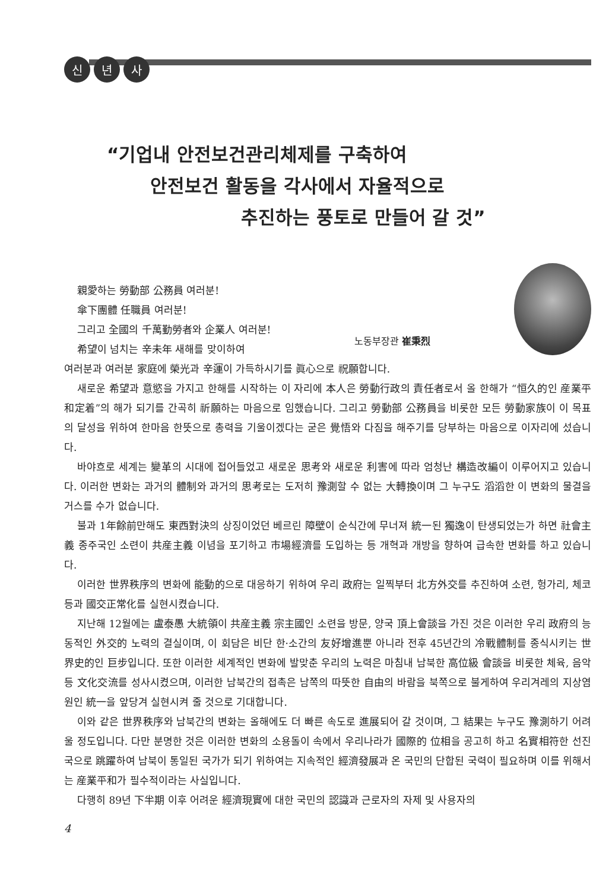신년 사
“기업내 안전보건관리체제를 구축하여
안전보건 활동을 각사에서 자율적으로
추진하는 풍토로 만들어 갈 것”
親愛하는 勞動部 公務員 여러분!
傘下團體 任職員 여러분!
그리고 全國의 千萬勤勞者와 企業人 여러분!
希望이 넘치는 辛未年 새해를 맞이하여
노동부장관 崔秉烈
여러분과 여러분 家庭에 榮光과 辛運이 가득하시기를 眞心으로 祝願합니다.
새로운 希望과 意慾을 가지고 한해를 시작하는 이 자리에 本人은 勞動行政의 責任者로서 올 한해가 “恒久的인 産業平和定着”의 해가 되기를 간곡히 祈願하는 마음으로 임했습니다. 그리고 勞動部 公務員을 비롯한 모든 勞動家族이 이 목표의 달성을 위하여 한마음 한뜻으로 총력을 기울이겠다는 굳은 覺悟와 다짐을 해주기를 당부하는 마음으로 이자리에 섰습니다.
바야흐로 세계는 變革의 시대에 접어들었고 새로운 思考와 새로운 利害에 따라 엄청난 構造改編이 이루어지고 있습니다. 이러한 변화는 과거의 體制와 과거의 思考로는 도저히 豫測할 수 없는 大轉換이며 그 누구도 滔滔한 이 변화의 물결을 거스를 수가 없습니다.
불과 1年餘前만해도 東西對決의 상징이었던 베르린 障壁이 순식간에 무너져 統一된 獨逸이 탄생되었는가 하면 社會主義 종주국인 소련이 共産主義 이념을 포기하고 市場經濟를 도입하는 등 개혁과 개방을 향하여 급속한 변화를 하고 있습니다.
이러한 世界秩序의 변화에 能動的으로 대응하기 위하여 우리 政府는 일찍부터 北方外交를 추진하여 소련, 헝가리, 체코 등과 國交正常化를 실현시켰습니다.
지난해 12월에는 盧泰愚 大統領이 共産主義 宗主國인 소련을 방문, 양국 頂上會談을 가진 것은 이러한 우리 政府의 능동적인 外交的 노력의 결실이며, 이 회담은 비단 한·소간의 友好增進뿐 아니라 전후 45년간의 冷戰體制를 종식시키는 世界史的인 巨步입니다. 또한 이러한 세계적인 변화에 발맞춘 우리의 노력은 마침내 남북한 高位級 會談을 비롯한 체육, 음악 등 文化交流를 성사시켰으며, 이러한 남북간의 접촉은 남쪽의 따뜻한 自由의 바람을 북쪽으로 불게하여 우리겨레의 지상염원인 統一을 앞당겨 실현시켜 줄 것으로 기대합니다.
이와 같은 世界秩序와 남북간의 변화는 올해에도 더 빠른 속도로 進展되어 갈 것이며, 그 結果는 누구도 豫測하기 어려울 정도입니다. 다만 분명한 것은 이러한 변화의 소용돌이 속에서 우리나라가 國際的 位相을 공고히 하고 名實相符한 선진국으로 跳躍하여 남북이 통일된 국가가 되기 위하여는 지속적인 經濟發展과 온 국민의 단합된 국력이 필요하며 이를 위해서는 産業平和가 필수적이라는 사실입니다.
다행히 89년 下半期 이후 어려운 經濟現實에 대한 국민의 認識과 근로자의 자제 및 사용자의
4